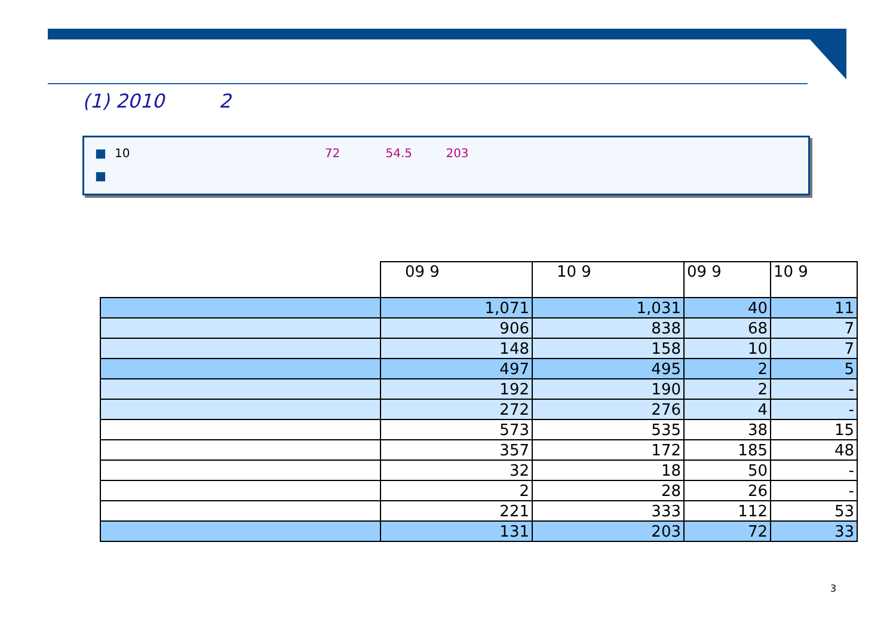(1) 2010 2
■ 10 72 54.5 203
■
| | 09 9 | 10 9 | 09 9 | 10 9 |
| --- | --- | --- | --- | --- |
| | 1,071 | 1,031 | 40 | 11 |
| | 906 | 838 | 68 | 7 |
| | 148 | 158 | 10 | 7 |
| | 497 | 495 | 2 | 5 |
| | 192 | 190 | 2 | - |
| | 272 | 276 | 4 | - |
| | 573 | 535 | 38 | 15 |
| | 357 | 172 | 185 | 48 |
| | 32 | 18 | 50 | - |
| | 2 | 28 | 26 | - |
| | 221 | 333 | 112 | 53 |
| | 131 | 203 | 72 | 33 |
3